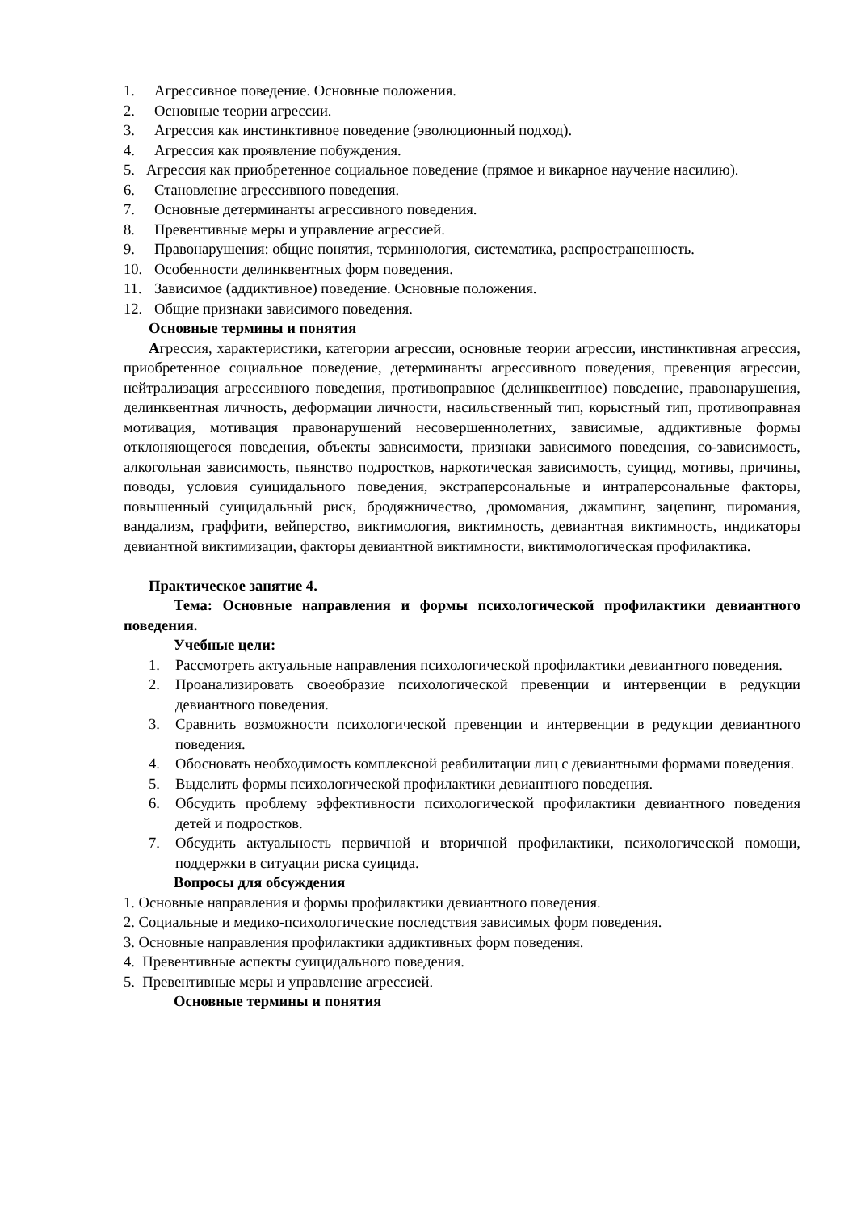1. Агрессивное поведение. Основные положения.
2. Основные теории агрессии.
3. Агрессия как инстинктивное поведение (эволюционный подход).
4. Агрессия как проявление побуждения.
5. Агрессия как приобретенное социальное поведение (прямое и викарное научение насилию).
6. Становление агрессивного поведения.
7. Основные детерминанты агрессивного поведения.
8. Превентивные меры и управление агрессией.
9. Правонарушения: общие понятия, терминология, систематика, распространенность.
10. Особенности делинквентных форм поведения.
11. Зависимое (аддиктивное) поведение. Основные положения.
12. Общие признаки зависимого поведения.
Основные термины и понятия
Агрессия, характеристики, категории агрессии, основные теории агрессии, инстинктивная агрессия, приобретенное социальное поведение, детерминанты агрессивного поведения, превенция агрессии, нейтрализация агрессивного поведения, противоправное (делинквентное) поведение, правонарушения, делинквентная личность, деформации личности, насильственный тип, корыстный тип, противоправная мотивация, мотивация правонарушений несовершеннолетних, зависимые, аддиктивные формы отклоняющегося поведения, объекты зависимости, признаки зависимого поведения, со-зависимость, алкогольная зависимость, пьянство подростков, наркотическая зависимость, суицид, мотивы, причины, поводы, условия суицидального поведения, экстраперсональные и интраперсональные факторы, повышенный суицидальный риск, бродяжничество, дромомания, джампинг, зацепинг, пиромания, вандализм, граффити, вейперство, виктимология, виктимность, девиантная виктимность, индикаторы девиантной виктимизации, факторы девиантной виктимности, виктимологическая профилактика.
Практическое занятие 4.
Тема: Основные направления и формы психологической профилактики девиантного поведения.
Учебные цели:
1. Рассмотреть актуальные направления психологической профилактики девиантного поведения.
2. Проанализировать своеобразие психологической превенции и интервенции в редукции девиантного поведения.
3. Сравнить возможности психологической превенции и интервенции в редукции девиантного поведения.
4. Обосновать необходимость комплексной реабилитации лиц с девиантными формами поведения.
5. Выделить формы психологической профилактики девиантного поведения.
6. Обсудить проблему эффективности психологической профилактики девиантного поведения детей и подростков.
7. Обсудить актуальность первичной и вторичной профилактики, психологической помощи, поддержки в ситуации риска суицида.
Вопросы для обсуждения
1. Основные направления и формы профилактики девиантного поведения.
2. Социальные и медико-психологические последствия зависимых форм поведения.
3. Основные направления профилактики аддиктивных форм поведения.
4. Превентивные аспекты суицидального поведения.
5. Превентивные меры и управление агрессией.
Основные термины и понятия